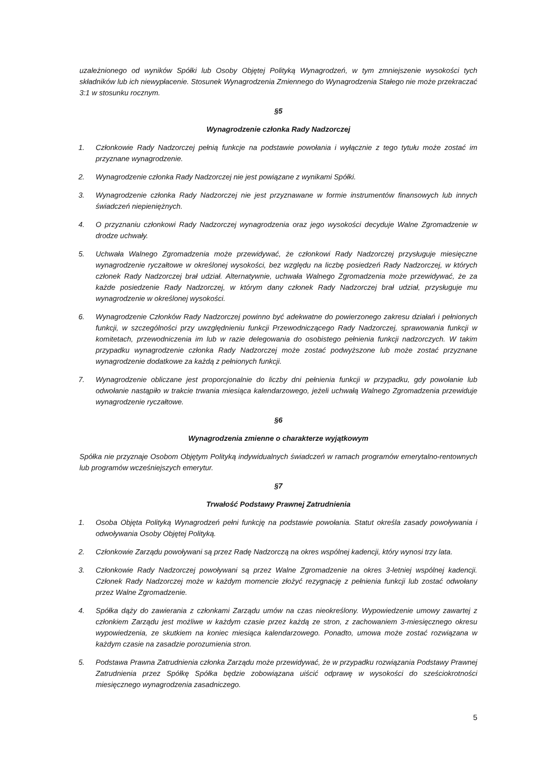uzależnionego od wyników Spółki lub Osoby Objętej Polityką Wynagrodzeń, w tym zmniejszenie wysokości tych składników lub ich niewypłacenie. Stosunek Wynagrodzenia Zmiennego do Wynagrodzenia Stałego nie może przekraczać 3:1 w stosunku rocznym.
§5
Wynagrodzenie członka Rady Nadzorczej
1. Członkowie Rady Nadzorczej pełnią funkcje na podstawie powołania i wyłącznie z tego tytułu może zostać im przyznane wynagrodzenie.
2. Wynagrodzenie członka Rady Nadzorczej nie jest powiązane z wynikami Spółki.
3. Wynagrodzenie członka Rady Nadzorczej nie jest przyznawane w formie instrumentów finansowych lub innych świadczeń niepieniężnych.
4. O przyznaniu członkowi Rady Nadzorczej wynagrodzenia oraz jego wysokości decyduje Walne Zgromadzenie w drodze uchwały.
5. Uchwała Walnego Zgromadzenia może przewidywać, że członkowi Rady Nadzorczej przysługuje miesięczne wynagrodzenie ryczałtowe w określonej wysokości, bez względu na liczbę posiedzeń Rady Nadzorczej, w których członek Rady Nadzorczej brał udział. Alternatywnie, uchwała Walnego Zgromadzenia może przewidywać, że za każde posiedzenie Rady Nadzorczej, w którym dany członek Rady Nadzorczej brał udział, przysługuje mu wynagrodzenie w określonej wysokości.
6. Wynagrodzenie Członków Rady Nadzorczej powinno być adekwatne do powierzonego zakresu działań i pełnionych funkcji, w szczególności przy uwzględnieniu funkcji Przewodniczącego Rady Nadzorczej, sprawowania funkcji w komitetach, przewodniczenia im lub w razie delegowania do osobistego pełnienia funkcji nadzorczych. W takim przypadku wynagrodzenie członka Rady Nadzorczej może zostać podwyższone lub może zostać przyznane wynagrodzenie dodatkowe za każdą z pełnionych funkcji.
7. Wynagrodzenie obliczane jest proporcjonalnie do liczby dni pełnienia funkcji w przypadku, gdy powołanie lub odwołanie nastąpiło w trakcie trwania miesiąca kalendarzowego, jeżeli uchwałą Walnego Zgromadzenia przewiduje wynagrodzenie ryczałtowe.
§6
Wynagrodzenia zmienne o charakterze wyjątkowym
Spółka nie przyznaje Osobom Objętym Polityką indywidualnych świadczeń w ramach programów emerytalno-rentownych lub programów wcześniejszych emerytur.
§7
Trwałość Podstawy Prawnej Zatrudnienia
1. Osoba Objęta Polityką Wynagrodzeń pełni funkcję na podstawie powołania. Statut określa zasady powoływania i odwoływania Osoby Objętej Polityką.
2. Członkowie Zarządu powoływani są przez Radę Nadzorczą na okres wspólnej kadencji, który wynosi trzy lata.
3. Członkowie Rady Nadzorczej powoływani są przez Walne Zgromadzenie na okres 3-letniej wspólnej kadencji. Członek Rady Nadzorczej może w każdym momencie złożyć rezygnację z pełnienia funkcji lub zostać odwołany przez Walne Zgromadzenie.
4. Spółka dąży do zawierania z członkami Zarządu umów na czas nieokreślony. Wypowiedzenie umowy zawartej z członkiem Zarządu jest możliwe w każdym czasie przez każdą ze stron, z zachowaniem 3-miesięcznego okresu wypowiedzenia, ze skutkiem na koniec miesiąca kalendarzowego. Ponadto, umowa może zostać rozwiązana w każdym czasie na zasadzie porozumienia stron.
5. Podstawa Prawna Zatrudnienia członka Zarządu może przewidywać, że w przypadku rozwiązania Podstawy Prawnej Zatrudnienia przez Spółkę Spółka będzie zobowiązana uiścić odprawę w wysokości do sześciokrotności miesięcznego wynagrodzenia zasadniczego.
5